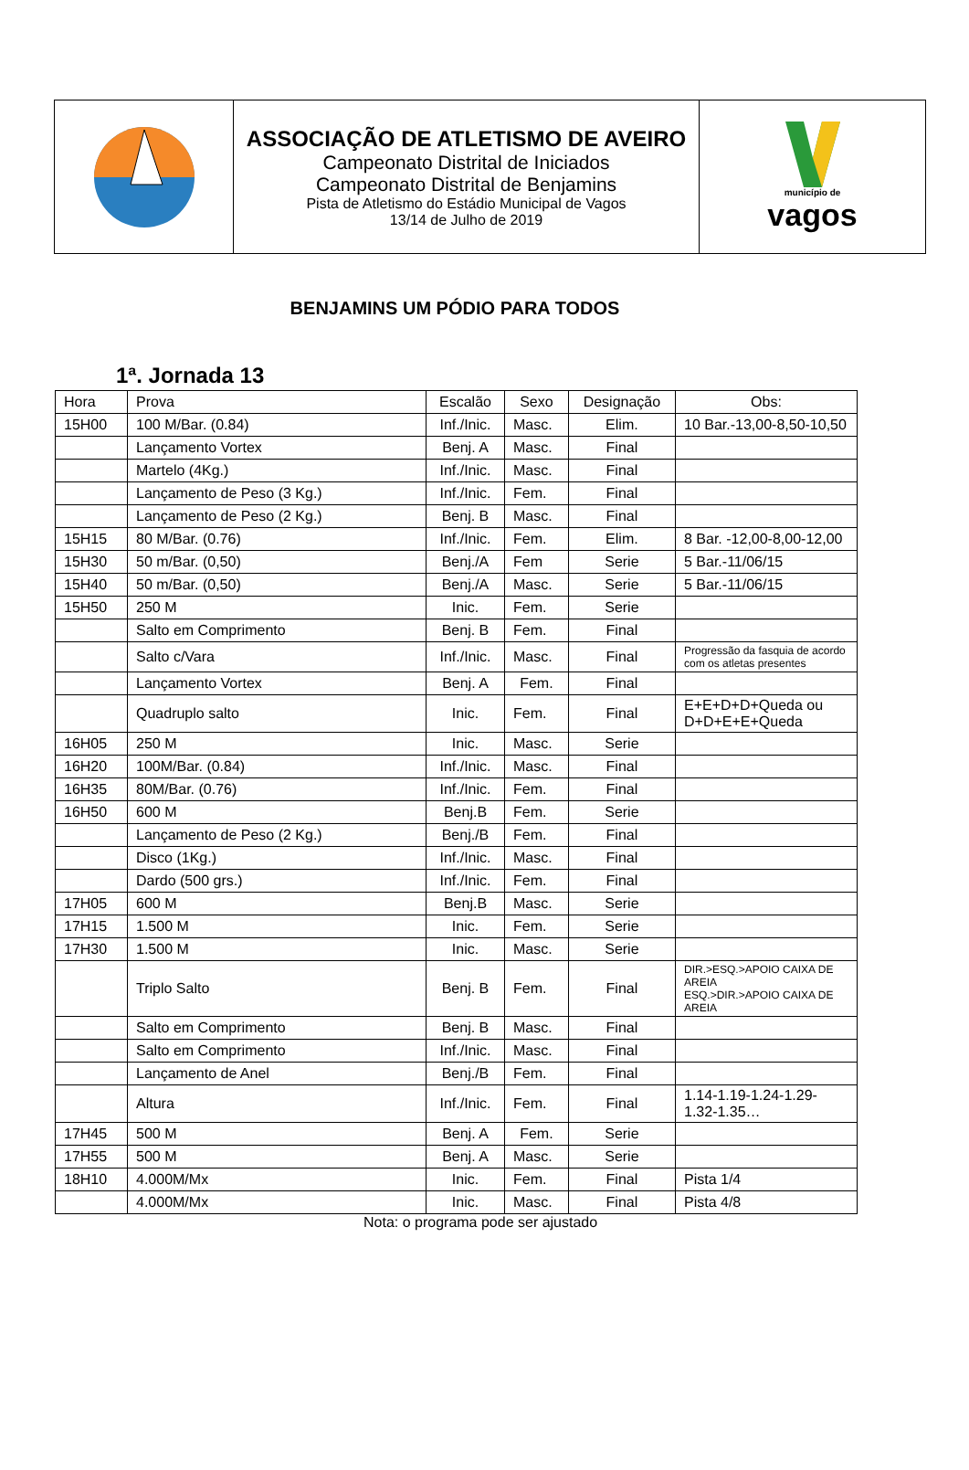| | ASSOCIAÇÃO DE ATLETISMO DE AVEIRO Campeonato Distrital de Iniciados Campeonato Distrital de Benjamins Pista de Atletismo do Estádio Municipal de Vagos 13/14 de Julho de 2019 | município de vagos |
BENJAMINS UM PÓDIO PARA TODOS
1ª. Jornada 13
| Hora | Prova | Escalão | Sexo | Designação | Obs: |
| --- | --- | --- | --- | --- | --- |
| 15H00 | 100 M/Bar. (0.84) | Inf./Inic. | Masc. | Elim. | 10 Bar.-13,00-8,50-10,50 |
| | Lançamento Vortex | Benj. A | Masc. | Final | |
| | Martelo (4Kg.) | Inf./Inic. | Masc. | Final | |
| | Lançamento de Peso (3 Kg.) | Inf./Inic. | Fem. | Final | |
| | Lançamento de Peso (2 Kg.) | Benj. B | Masc. | Final | |
| 15H15 | 80 M/Bar. (0.76) | Inf./Inic. | Fem. | Elim. | 8 Bar. -12,00-8,00-12,00 |
| 15H30 | 50 m/Bar. (0,50) | Benj./A | Fem | Serie | 5 Bar.-11/06/15 |
| 15H40 | 50 m/Bar. (0,50) | Benj./A | Masc. | Serie | 5 Bar.-11/06/15 |
| 15H50 | 250 M | Inic. | Fem. | Serie | |
| | Salto em Comprimento | Benj. B | Fem. | Final | |
| | Salto c/Vara | Inf./Inic. | Masc. | Final | Progressão da fasquia de acordo com os atletas presentes |
| | Lançamento Vortex | Benj. A | Fem. | Final | |
| | Quadruplo salto | Inic. | Fem. | Final | E+E+D+D+Queda ou D+D+E+E+Queda |
| 16H05 | 250 M | Inic. | Masc. | Serie | |
| 16H20 | 100M/Bar. (0.84) | Inf./Inic. | Masc. | Final | |
| 16H35 | 80M/Bar. (0.76) | Inf./Inic. | Fem. | Final | |
| 16H50 | 600 M | Benj.B | Fem. | Serie | |
| | Lançamento de Peso (2 Kg.) | Benj./B | Fem. | Final | |
| | Disco (1Kg.) | Inf./Inic. | Masc. | Final | |
| | Dardo (500 grs.) | Inf./Inic. | Fem. | Final | |
| 17H05 | 600 M | Benj.B | Masc. | Serie | |
| 17H15 | 1.500 M | Inic. | Fem. | Serie | |
| 17H30 | 1.500 M | Inic. | Masc. | Serie | |
| | Triplo Salto | Benj. B | Fem. | Final | DIR.>ESQ.>APOIO CAIXA DE AREIA ESQ.>DIR.>APOIO CAIXA DE AREIA |
| | Salto em Comprimento | Benj. B | Masc. | Final | |
| | Salto em Comprimento | Inf./Inic. | Masc. | Final | |
| | Lançamento de Anel | Benj./B | Fem. | Final | |
| | Altura | Inf./Inic. | Fem. | Final | 1.14-1.19-1.24-1.29-1.32-1.35… |
| 17H45 | 500 M | Benj. A | Fem. | Serie | |
| 17H55 | 500 M | Benj. A | Masc. | Serie | |
| 18H10 | 4.000M/Mx | Inic. | Fem. | Final | Pista 1/4 |
| | 4.000M/Mx | Inic. | Masc. | Final | Pista 4/8 |
Nota: o programa pode ser ajustado